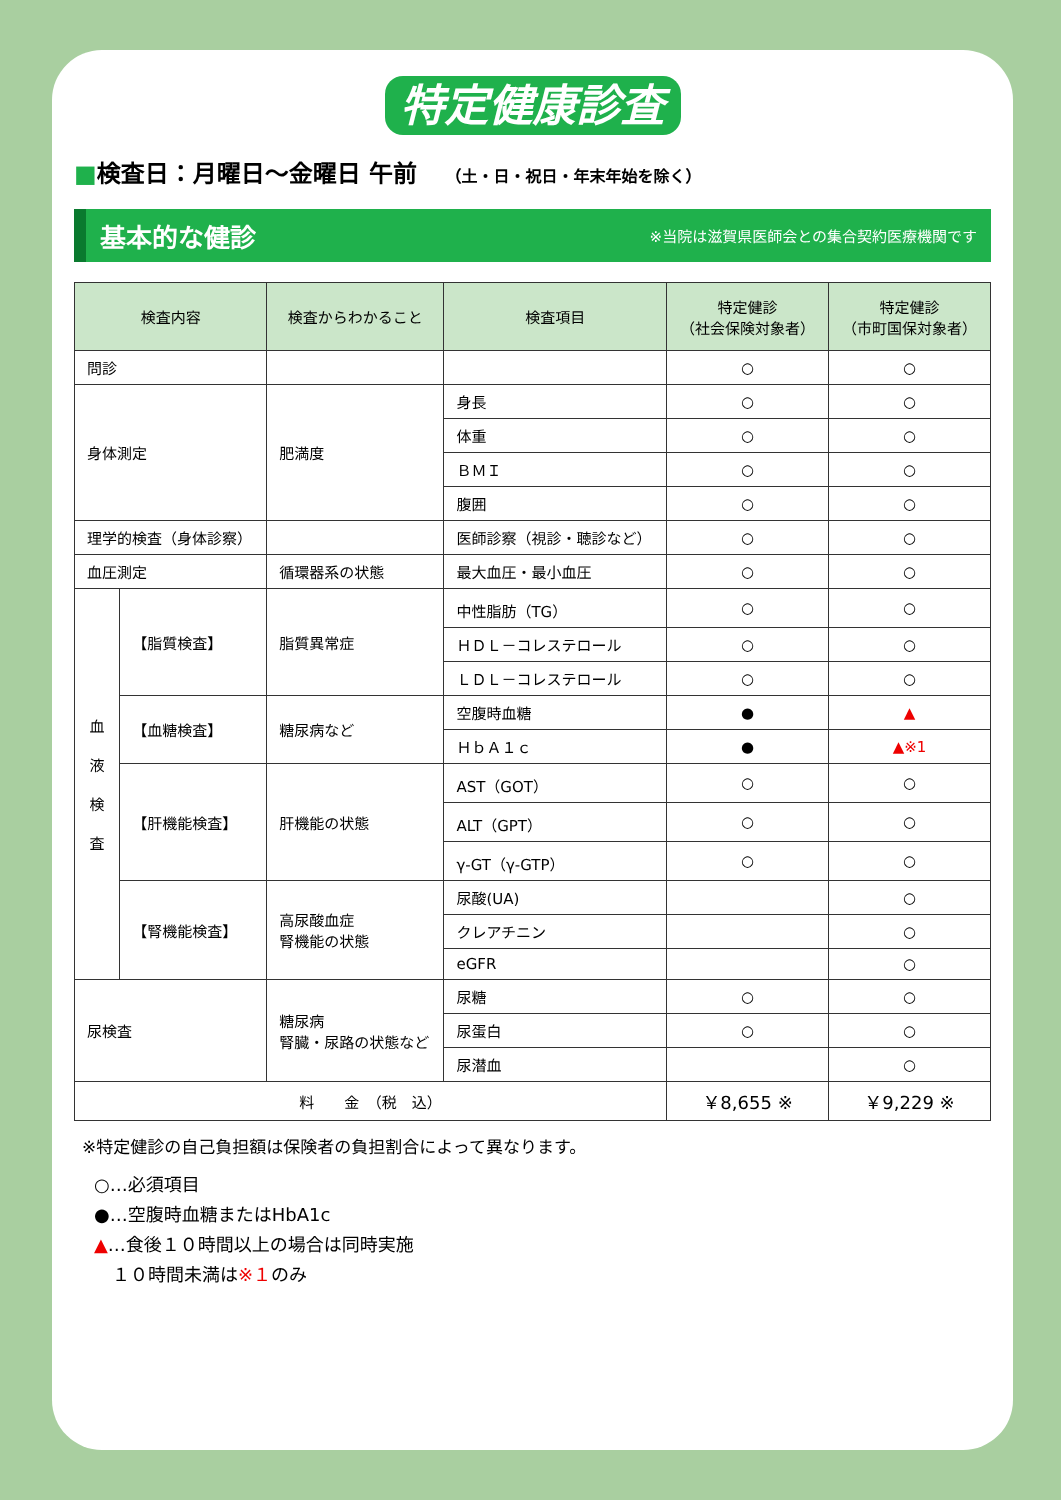特定健康診査
■検査日：月曜日～金曜日 午前 （土・日・祝日・年末年始を除く）
基本的な健診
※当院は滋賀県医師会との集合契約医療機関です
| 検査内容 | | 検査からわかること | 検査項目 | 特定健診 （社会保険対象者） | 特定健診 （市町国保対象者） |
| --- | --- | --- | --- | --- | --- |
| 問診 | | | | ○ | ○ |
| 身体測定 | | 肥満度 | 身長 | ○ | ○ |
| | | | 体重 | ○ | ○ |
| | | | ＢＭＩ | ○ | ○ |
| | | | 腹囲 | ○ | ○ |
| 理学的検査（身体診察） | | | 医師診察（視診・聴診など） | ○ | ○ |
| 血圧測定 | | 循環器系の状態 | 最大血圧・最小血圧 | ○ | ○ |
| 血 液 検 査 | 【脂質検査】 | 脂質異常症 | 中性脂肪（TG） | ○ | ○ |
| | | | ＨＤＬ－コレステロール | ○ | ○ |
| | | | ＬＤＬ－コレステロール | ○ | ○ |
| | 【血糖検査】 | 糖尿病など | 空腹時血糖 | ● | ▲ |
| | | | ＨｂＡ１ｃ | ● | ▲※1 |
| | 【肝機能検査】 | 肝機能の状態 | AST（GOT） | ○ | ○ |
| | | | ALT（GPT） | ○ | ○ |
| | | | γ-GT（γ-GTP） | ○ | ○ |
| | 【腎機能検査】 | 高尿酸血症 腎機能の状態 | 尿酸(UA) | | ○ |
| | | | クレアチニン | | ○ |
| | | | eGFR | | ○ |
| 尿検査 | | 糖尿病 腎臓・尿路の状態など | 尿糖 | ○ | ○ |
| | | | 尿蛋白 | ○ | ○ |
| | | | 尿潜血 | | ○ |
| 料 金 （税 込） | | | | ￥8,655 ※ | ￥9,229 ※ |
※特定健診の自己負担額は保険者の負担割合によって異なります。
○…必須項目
●…空腹時血糖またはHbA1c
▲…食後１０時間以上の場合は同時実施
　１０時間未満は※１のみ